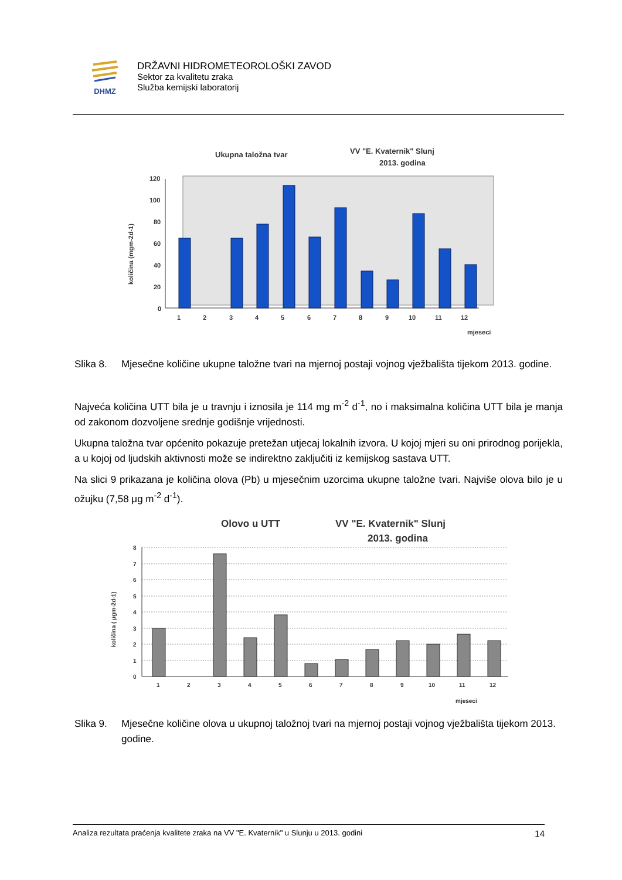DHMZ
DRŽAVNI HIDROMETEOROLOŠKI ZAVOD
Sektor za kvalitetu zraka
Služba kemijski laboratorij
Ukupna taložna tvar
VV "E. Kvaternik" Slunj
2013. godina
120
100
80
60
40
20
0
1
2
3
4
5
6
7
8
9
10
11
12
mjeseci
količina (mgm-2d-1)
Slika 8. Mjesečne količine ukupne taložne tvari na mjernoj postaji vojnog vježbališta tijekom 2013. godine.
Najveća količina UTT bila je u travnju i iznosila je 114 mg m<sup>-2</sup> d<sup>-1</sup>, no i maksimalna količina UTT bila je manja od zakonom dozvoljene srednje godišnje vrijednosti.
Ukupna taložna tvar općenito pokazuje pretežan utjecaj lokalnih izvora. U kojoj mjeri su oni prirodnog porijekla, a u kojoj od ljudskih aktivnosti može se indirektno zaključiti iz kemijskog sastava UTT.
Na slici 9 prikazana je količina olova (Pb) u mjesečnim uzorcima ukupne taložne tvari. Najviše olova bilo je u ožujku (7,58 μg m<sup>-2</sup> d<sup>-1</sup>).
Olovo u UTT
VV "E. Kvaternik" Slunj
2013. godina
8
7
6
5
4
3
2
1
0
1
2
3
4
5
6
7
8
9
10
11
12
mjeseci
količina ( μgm-2d-1)
Slika 9. Mjesečne količine olova u ukupnoj taložnoj tvari na mjernoj postaji vojnog vježbališta tijekom 2013. godine.
Analiza rezultata praćenja kvalitete zraka na VV "E. Kvaternik" u Slunju u 2013. godini 14